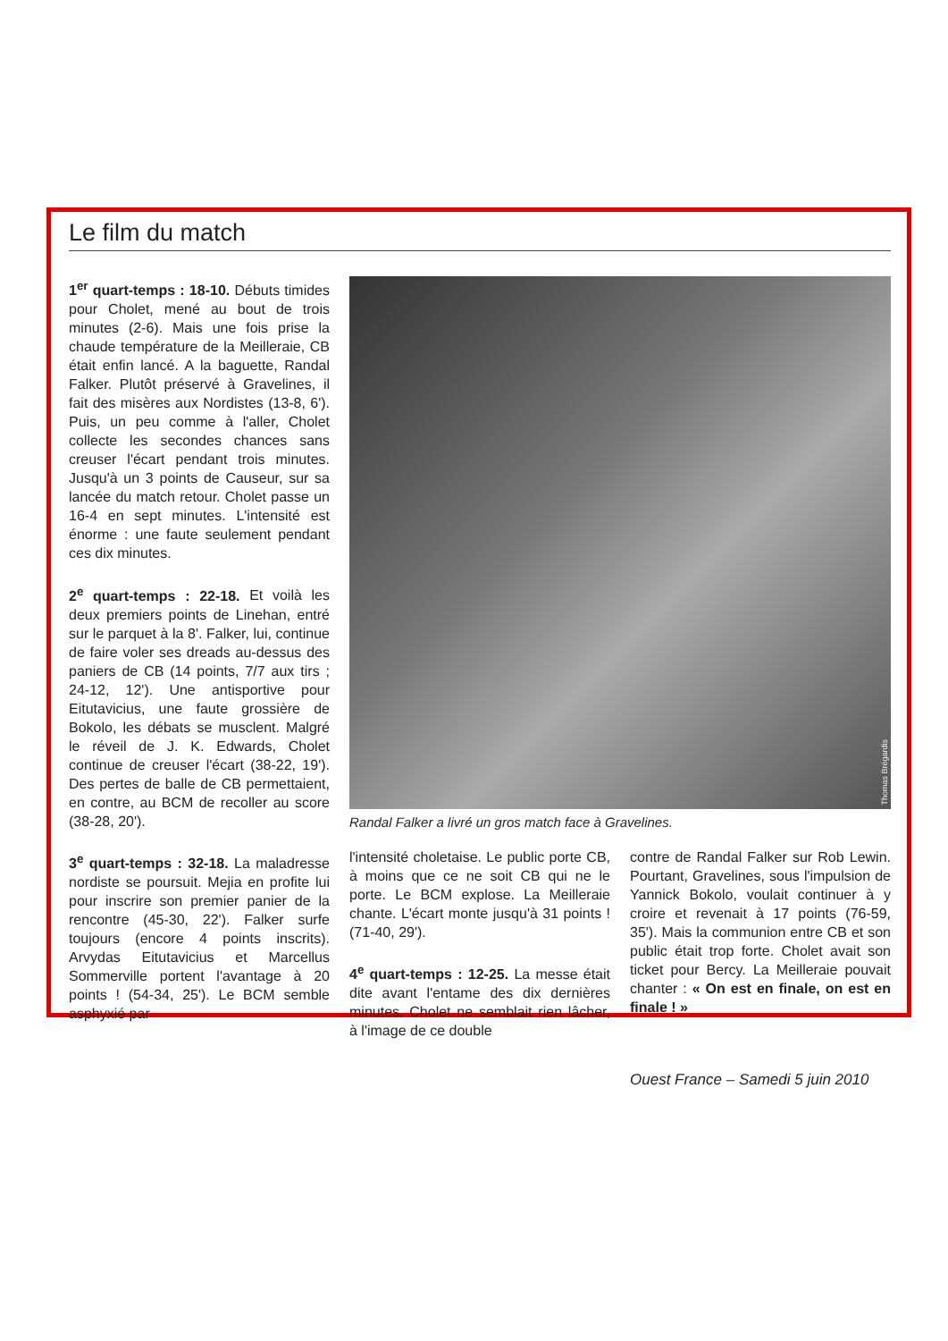Le film du match
1<sup>er</sup> quart-temps : 18-10. Débuts timides pour Cholet, mené au bout de trois minutes (2-6). Mais une fois prise la chaude température de la Meilleraie, CB était enfin lancé. A la baguette, Randal Falker. Plutôt préservé à Gravelines, il fait des misères aux Nordistes (13-8, 6'). Puis, un peu comme à l'aller, Cholet collecte les secondes chances sans creuser l'écart pendant trois minutes. Jusqu'à un 3 points de Causeur, sur sa lancée du match retour. Cholet passe un 16-4 en sept minutes. L'intensité est énorme : une faute seulement pendant ces dix minutes.
2<sup>e</sup> quart-temps : 22-18. Et voilà les deux premiers points de Linehan, entré sur le parquet à la 8'. Falker, lui, continue de faire voler ses dreads au-dessus des paniers de CB (14 points, 7/7 aux tirs ; 24-12, 12'). Une antisportive pour Eitutavicius, une faute grossière de Bokolo, les débats se musclent. Malgré le réveil de J. K. Edwards, Cholet continue de creuser l'écart (38-22, 19'). Des pertes de balle de CB permettaient, en contre, au BCM de recoller au score (38-28, 20').
3<sup>e</sup> quart-temps : 32-18. La maladresse nordiste se poursuit. Mejia en profite lui pour inscrire son premier panier de la rencontre (45-30, 22'). Falker surfe toujours (encore 4 points inscrits). Arvydas Eitutavicius et Marcellus Sommerville portent l'avantage à 20 points ! (54-34, 25'). Le BCM semble asphyxié par
Thomas Brégardis
Randal Falker a livré un gros match face à Gravelines.
l'intensité choletaise. Le public porte CB, à moins que ce ne soit CB qui ne le porte. Le BCM explose. La Meilleraie chante. L'écart monte jusqu'à 31 points ! (71-40, 29').
4<sup>e</sup> quart-temps : 12-25. La messe était dite avant l'entame des dix dernières minutes. Cholet ne semblait rien lâcher, à l'image de ce double
contre de Randal Falker sur Rob Lewin. Pourtant, Gravelines, sous l'impulsion de Yannick Bokolo, voulait continuer à y croire et revenait à 17 points (76-59, 35'). Mais la communion entre CB et son public était trop forte. Cholet avait son ticket pour Bercy. La Meilleraie pouvait chanter : « On est en finale, on est en finale ! »
Ouest France – Samedi 5 juin 2010